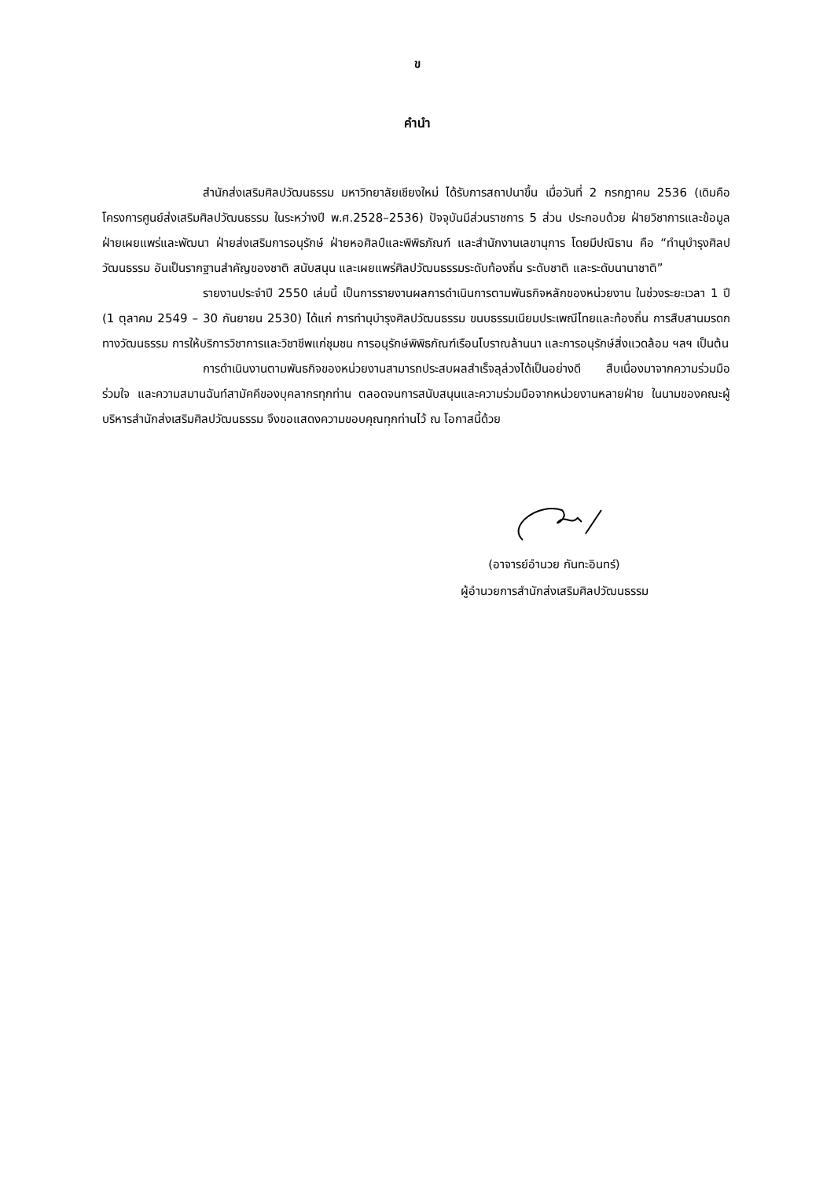ข
คำนำ
สำนักส่งเสริมศิลปวัฒนธรรม มหาวิทยาลัยเชียงใหม่ ได้รับการสถาปนาขึ้น เมื่อวันที่ 2 กรกฎาคม 2536 (เดิมคือโครงการศูนย์ส่งเสริมศิลปวัฒนธรรม ในระหว่างปี พ.ศ.2528–2536) ปัจจุบันมีส่วนราชการ 5 ส่วน ประกอบด้วย ฝ่ายวิชาการและข้อมูล ฝ่ายเผยแพร่และพัฒนา ฝ่ายส่งเสริมการอนุรักษ์ ฝ่ายหอศิลป์และพิพิธภัณฑ์ และสำนักงานเลขานุการ โดยมีปณิธาน คือ “ทำนุบำรุงศิลปวัฒนธรรม อันเป็นรากฐานสำคัญของชาติ สนับสนุน และเผยแพร่ศิลปวัฒนธรรมระดับท้องถิ่น ระดับชาติ และระดับนานาชาติ”
รายงานประจำปี 2550 เล่มนี้ เป็นการรายงานผลการดำเนินการตามพันธกิจหลักของหน่วยงาน ในช่วงระยะเวลา 1 ปี (1 ตุลาคม 2549 – 30 กันยายน 2530) ได้แก่ การทำนุบำรุงศิลปวัฒนธรรม ขนบธรรมเนียมประเพณีไทยและท้องถิ่น การสืบสานมรดกทางวัฒนธรรม การให้บริการวิชาการและวิชาชีพแก่ชุมชน การอนุรักษ์พิพิธภัณฑ์เรือนโบราณล้านนา และการอนุรักษ์สิ่งแวดล้อม ฯลฯ เป็นต้น
การดำเนินงานตามพันธกิจของหน่วยงานสามารถประสบผลสำเร็จลุล่วงได้เป็นอย่างดี สืบเนื่องมาจากความร่วมมือ ร่วมใจ และความสมานฉันท์สามัคคีของบุคลากรทุกท่าน ตลอดจนการสนับสนุนและความร่วมมือจากหน่วยงานหลายฝ่าย ในนามของคณะผู้บริหารสำนักส่งเสริมศิลปวัฒนธรรม จึงขอแสดงความขอบคุณทุกท่านไว้ ณ โอกาสนี้ด้วย
(อาจารย์อำนวย กันทะอินทร์)
ผู้อำนวยการสำนักส่งเสริมศิลปวัฒนธรรม